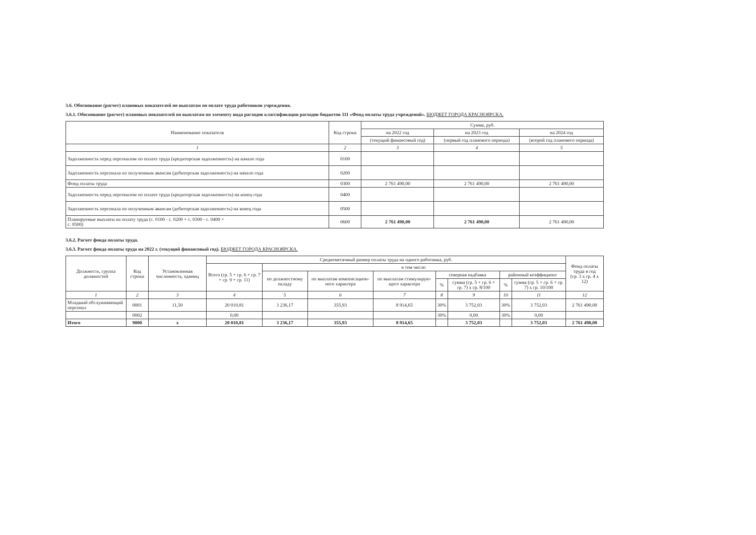3.6. Обоснование (расчет) плановых показателей по выплатам по оплате труда работников учреждения.
3.6.1. Обоснование (расчет) плановых показателей по выплатам по элементу вида расходов классификации расходов бюджетов 111 «Фонд оплаты труда учреждений». БЮДЖЕТ ГОРОДА КРАСНОЯРСКА.
| Наименование показателя | Код строки | Сумма, руб. | | |
| --- | --- | --- | --- | --- |
| | | на 2022 год | на 2023 год | на 2024 год |
| | | (текущий финансовый год) | (первый год планового периода) | (второй год планового периода) |
| 1 | 2 | 3 | 4 | 5 |
| Задолженность перед персоналом по оплате труда (кредиторская задолженность) на начало года | 0100 | | | |
| Задолженность персонала по полученным авансам (дебиторская задолженность) на начало года | 0200 | | | |
| Фонд оплаты труда | 0300 | 2 761 490,00 | 2 761 490,00 | 2 761 490,00 |
| Задолженность перед персоналом по оплате труда (кредиторская задолженность) на конец года | 0400 | | | |
| Задолженность персонала по полученным авансам (дебиторская задолженность) на конец года | 0500 | | | |
| Планируемые выплаты на оплату труда (с. 0100 - с. 0200 + с. 0300 - с. 0400 + с. 0500) | 0600 | 2 761 490,00 | 2 761 490,00 | 2 761 490,00 |
3.6.2. Расчет фонда оплаты труда.
3.6.3. Расчет фонда оплаты труда на 2022 г. (текущий финансовый год). БЮДЖЕТ ГОРОДА КРАСНОЯРСКА.
| Должность, группа должностей | Код строки | Установленная численность, единиц | Среднемесячный размер оплаты труда на одного работника, руб. | | | | | | | | Фонд оплаты труда в год (гр. 3 x гр. 4 x 12) |
| --- | --- | --- | --- | --- | --- | --- | --- | --- | --- | --- | --- |
| | | | Всего (гр. 5 + гр. 6 + гр. 7 + гр. 9 + гр. 11) | в том числе: | | | | | | | |
| | | | | по должностному окладу | по выплатам компенсацион-ного характера | по выплатам стимулирую-щего характера | северная надбавка | | районный коэффициент | | |
| | | | | | | | % | сумма (гр. 5 + гр. 6 + гр. 7) x гр. 8/100 | % | сумма (гр. 5 + гр. 6 + гр. 7) x гр. 10/100 | |
| 1 | 2 | 3 | 4 | 5 | 6 | 7 | 8 | 9 | 10 | 11 | 12 |
| Младший обслуживающий персонал | 0001 | 11,50 | 20 010,81 | 3 236,17 | 355,93 | 8 914,65 | 30% | 3 752,03 | 30% | 3 752,03 | 2 761 490,00 |
| | 0002 | | 0,00 | | | | 30% | 0,00 | 30% | 0,00 | |
| Итого | 9000 | x | 20 010,81 | 3 236,17 | 355,93 | 8 914,65 | | 3 752,03 | | 3 752,03 | 2 761 490,00 |